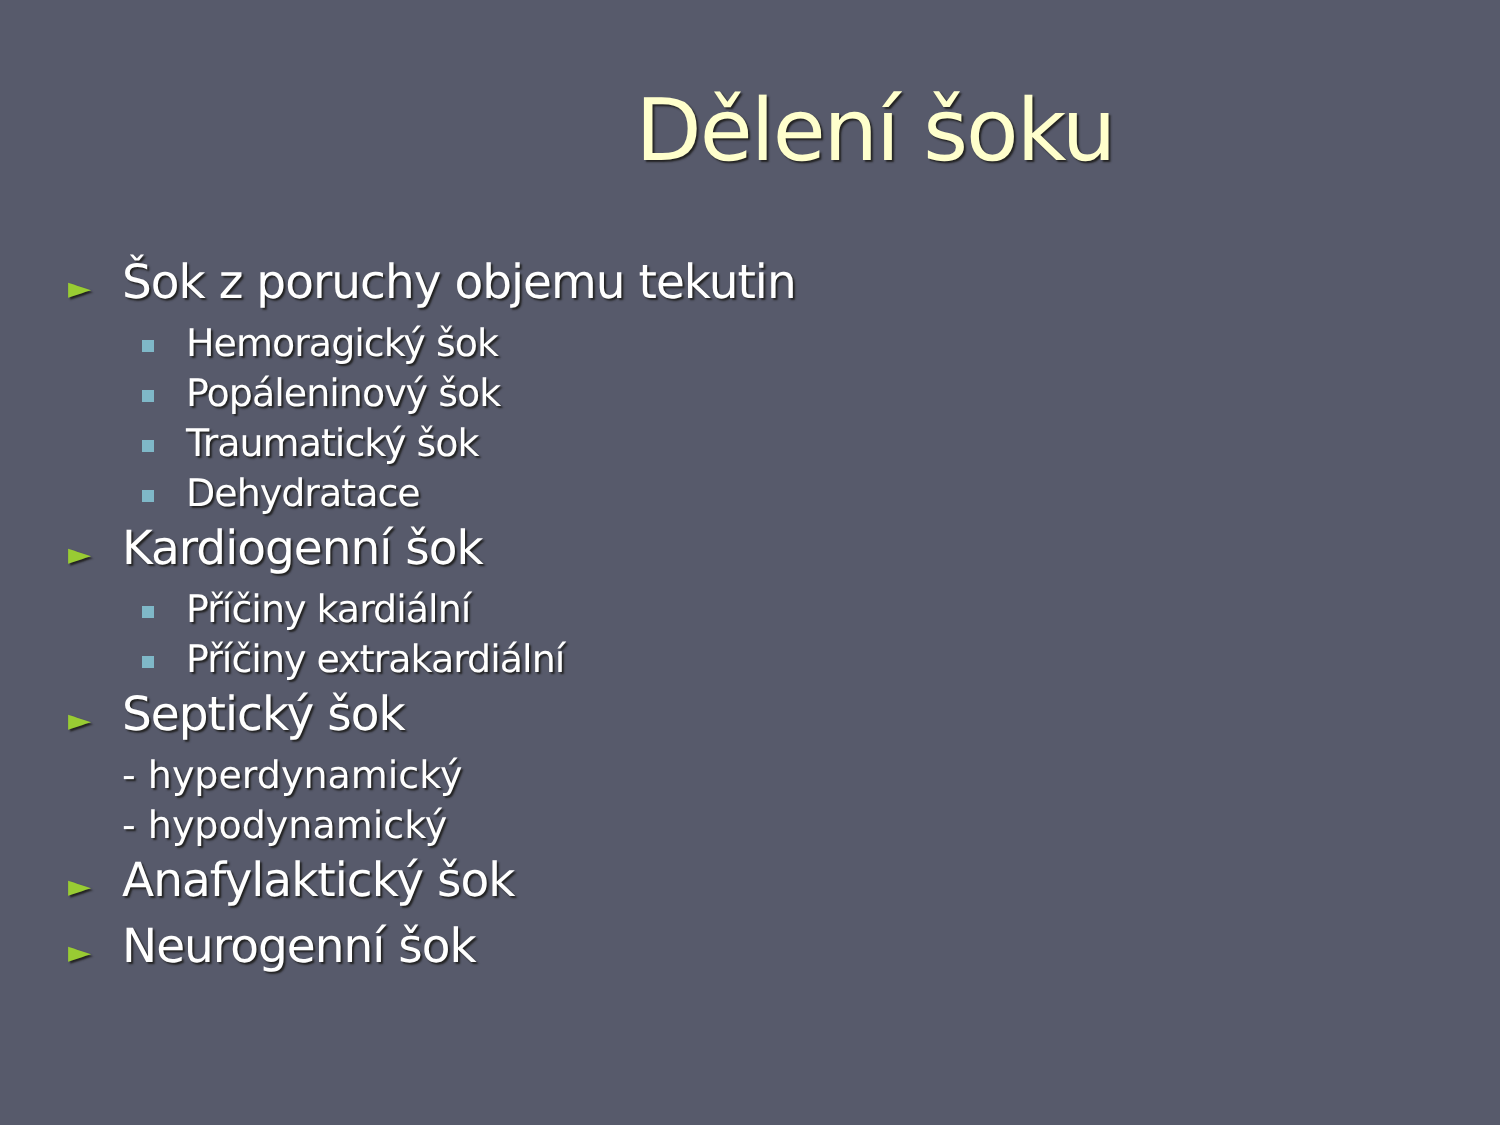Dělení šoku
► Šok z poruchy objemu tekutin
Hemoragický šok
Popáleninový šok
Traumatický šok
Dehydratace
► Kardiogenní šok
Příčiny kardiální
Příčiny extrakardiální
► Septický šok
- hyperdynamický
- hypodynamický
► Anafylaktický šok
► Neurogenní šok